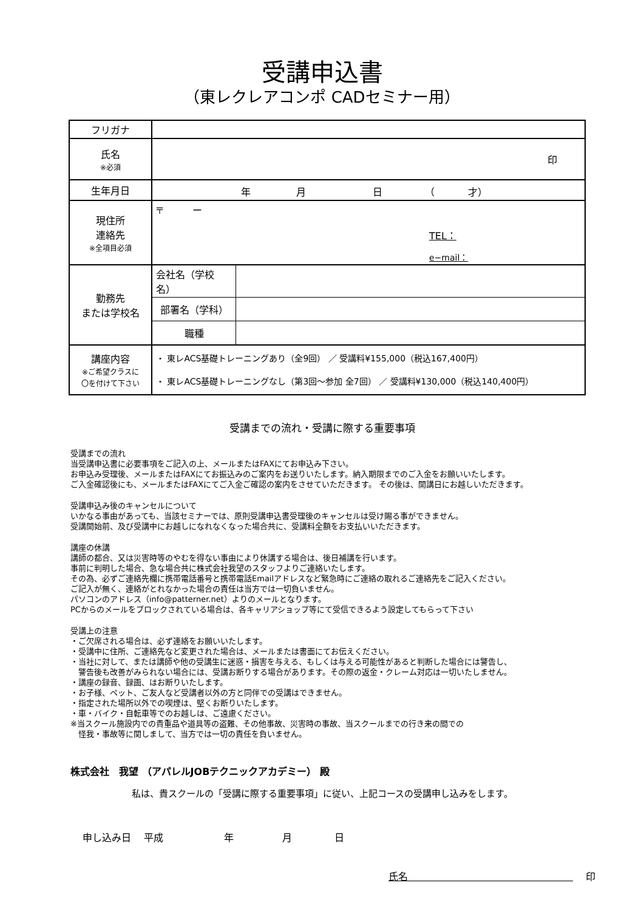受講申込書
（東レクレアコンポ CADセミナー用）
| フリガナ | | |
| 氏名 ※必須 | 印 | |
| 生年月日 | 年 月 日 （ 才） | |
| 現住所 連絡先 ※全項目必須 | 〒 ー TEL： e−mail： | |
| 勤務先 または学校名 | 会社名（学校名） | |
| | 部署名（学科） | |
| | 職種 | |
| 講座内容 ※ご希望クラスに 〇を付けて下さい | ・ 東レACS基礎トレーニングあり（全9回） ／ 受講料¥155,000（税込167,400円） ・ 東レACS基礎トレーニングなし（第3回〜参加 全7回） ／ 受講料¥130,000（税込140,400円） | |
受講までの流れ・受講に際する重要事項
受講までの流れ
当受講申込書に必要事項をご記入の上、メールまたはFAXにてお申込み下さい。
お申込み受理後、メールまたはFAXにてお振込みのご案内をお送りいたします。納入期限までのご入金をお願いいたします。
ご入金確認後にも、メールまたはFAXにてご入金ご確認の案内をさせていただきます。 その後は、開講日にお越しいただきます。
受講申込み後のキャンセルについて
いかなる事由があっても、当該セミナーでは、原則受講申込書受理後のキャンセルは受け賜る事ができません。
受講開始前、及び受講中にお越しになれなくなった場合共に、受講料全額をお支払いいただきます。
講座の休講
講師の都合、又は災害時等のやむを得ない事由により休講する場合は、後日補講を行います。
事前に判明した場合、急な場合共に株式会社我望のスタッフよりご連絡いたします。
その為、必ずご連絡先欄に携帯電話番号と携帯電話Emailアドレスなど緊急時にご連絡の取れるご連絡先をご記入ください。
ご記入が無く、連絡がとれなかった場合の責任は当方では一切負いません。
パソコンのアドレス（info@patterner.net）よりのメールとなります。
PCからのメールをブロックされている場合は、各キャリアショップ等にて受信できるよう設定してもらって下さい
受講上の注意
・ご欠席される場合は、必ず連絡をお願いいたします。
・受講中に住所、ご連絡先など変更された場合は、メールまたは書面にてお伝えください。
・当社に対して、または講師や他の受講生に迷惑・損害を与える、もしくは与える可能性があると判断した場合には警告し、
　警告後も改善がみられない場合には、受講お断りする場合があります。その際の返金・クレーム対応は一切いたしません。
・講座の録音、録画、はお断りいたします。
・お子様、ペット、ご友人など受講者以外の方と同伴での受講はできません。
・指定された場所以外での喫煙は、堅くお断りいたします。
・車・バイク・自転車等でのお越しは、ご遠慮ください。
※当スクール施設内での貴重品や道具等の盗難、その他事故、災害時の事故、当スクールまでの行き来の間での
　怪我・事故等に関しまして、当方では一切の責任を負いません。
株式会社　我望 （アパレルJOBテクニックアカデミー） 殿
私は、貴スクールの「受講に際する重要事項」に従い、上記コースの受講申し込みをします。
申し込み日　 平成 年 月 日
氏名　　　　　　　　　　　　　　　　　　 印